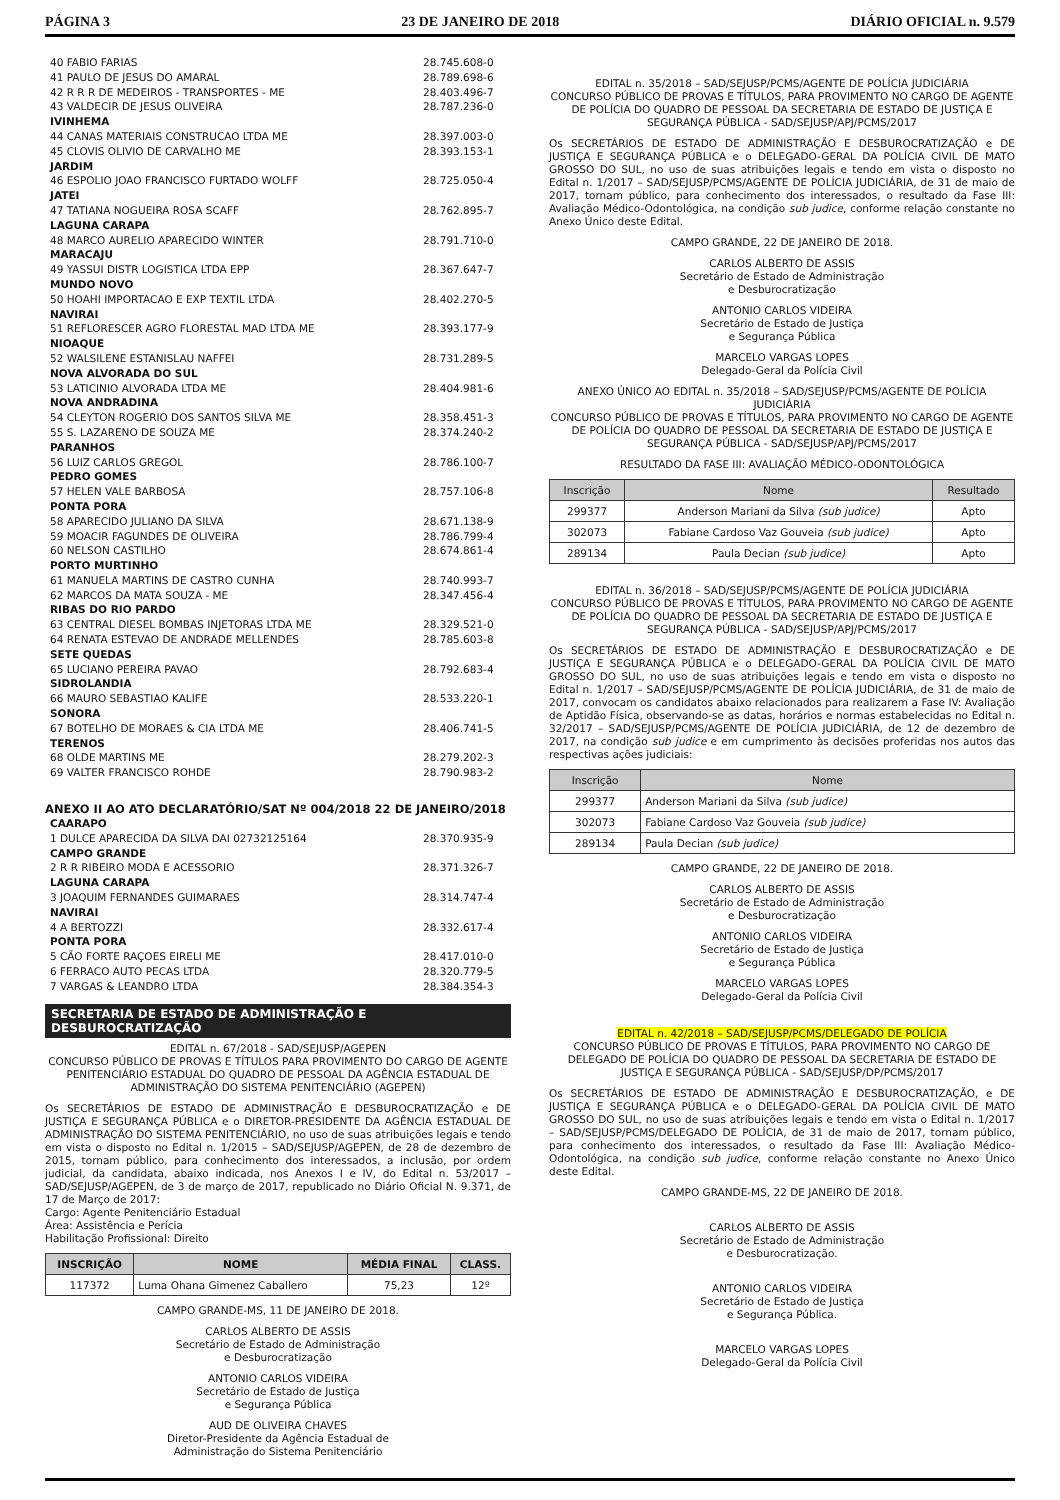PÁGINA 3 23 DE JANEIRO DE 2018 DIÁRIO OFICIAL n. 9.579
40 FABIO FARIAS 28.745.608-0
41 PAULO DE JESUS DO AMARAL 28.789.698-6
42 R R R DE MEDEIROS - TRANSPORTES - ME 28.403.496-7
43 VALDECIR DE JESUS OLIVEIRA 28.787.236-0
IVINHEMA
44 CANAS MATERIAIS CONSTRUCAO LTDA ME 28.397.003-0
45 CLOVIS OLIVIO DE CARVALHO ME 28.393.153-1
JARDIM
46 ESPOLIO JOAO FRANCISCO FURTADO WOLFF 28.725.050-4
JATEI
47 TATIANA NOGUEIRA ROSA SCAFF 28.762.895-7
LAGUNA CARAPA
48 MARCO AURELIO APARECIDO WINTER 28.791.710-0
MARACAJU
49 YASSUI DISTR LOGISTICA LTDA EPP 28.367.647-7
MUNDO NOVO
50 HOAHI IMPORTACAO E EXP TEXTIL LTDA 28.402.270-5
NAVIRAI
51 REFLORESCER AGRO FLORESTAL MAD LTDA ME 28.393.177-9
NIOAQUE
52 WALSILENE ESTANISLAU NAFFEI 28.731.289-5
NOVA ALVORADA DO SUL
53 LATICINIO ALVORADA LTDA ME 28.404.981-6
NOVA ANDRADINA
54 CLEYTON ROGERIO DOS SANTOS SILVA ME 28.358.451-3
55 S. LAZARENO DE SOUZA ME 28.374.240-2
PARANHOS
56 LUIZ CARLOS GREGOL 28.786.100-7
PEDRO GOMES
57 HELEN VALE BARBOSA 28.757.106-8
PONTA PORA
58 APARECIDO JULIANO DA SILVA 28.671.138-9
59 MOACIR FAGUNDES DE OLIVEIRA 28.786.799-4
60 NELSON CASTILHO 28.674.861-4
PORTO MURTINHO
61 MANUELA MARTINS DE CASTRO CUNHA 28.740.993-7
62 MARCOS DA MATA SOUZA - ME 28.347.456-4
RIBAS DO RIO PARDO
63 CENTRAL DIESEL BOMBAS INJETORAS LTDA ME 28.329.521-0
64 RENATA ESTEVAO DE ANDRADE MELLENDES 28.785.603-8
SETE QUEDAS
65 LUCIANO PEREIRA PAVAO 28.792.683-4
SIDROLANDIA
66 MAURO SEBASTIAO KALIFE 28.533.220-1
SONORA
67 BOTELHO DE MORAES & CIA LTDA ME 28.406.741-5
TERENOS
68 OLDE MARTINS ME 28.279.202-3
69 VALTER FRANCISCO ROHDE 28.790.983-2
ANEXO II AO ATO DECLARATÓRIO/SAT Nº 004/2018 22 DE JANEIRO/2018
CAARAPO
1 DULCE APARECIDA DA SILVA DAI 02732125164 28.370.935-9
CAMPO GRANDE
2 R R RIBEIRO MODA E ACESSORIO 28.371.326-7
LAGUNA CARAPA
3 JOAQUIM FERNANDES GUIMARAES 28.314.747-4
NAVIRAI
4 A BERTOZZI 28.332.617-4
PONTA PORA
5 CÃO FORTE RAÇOES EIRELI ME 28.417.010-0
6 FERRACO AUTO PECAS LTDA 28.320.779-5
7 VARGAS & LEANDRO LTDA 28.384.354-3
SECRETARIA DE ESTADO DE ADMINISTRAÇÃO E DESBUROCRATIZAÇÃO
EDITAL n. 67/2018 - SAD/SEJUSP/AGEPEN
CONCURSO PÚBLICO DE PROVAS E TÍTULOS PARA PROVIMENTO DO CARGO DE AGENTE PENITENCIÁRIO ESTADUAL DO QUADRO DE PESSOAL DA AGÊNCIA ESTADUAL DE ADMINISTRAÇÃO DO SISTEMA PENITENCIÁRIO (AGEPEN)
Os SECRETÁRIOS DE ESTADO DE ADMINISTRAÇÃO E DESBUROCRATIZAÇÃO e DE JUSTIÇA E SEGURANÇA PÚBLICA e o DIRETOR-PRESIDENTE DA AGÊNCIA ESTADUAL DE ADMINISTRAÇÃO DO SISTEMA PENITENCIÁRIO, no uso de suas atribuições legais e tendo em vista o disposto no Edital n. 1/2015 – SAD/SEJUSP/AGEPEN, de 28 de dezembro de 2015, tornam público, para conhecimento dos interessados, a inclusão, por ordem judicial, da candidata, abaixo indicada, nos Anexos I e IV, do Edital n. 53/2017 – SAD/SEJUSP/AGEPEN, de 3 de março de 2017, republicado no Diário Oficial N. 9.371, de 17 de Março de 2017:
Cargo: Agente Penitenciário Estadual
Área: Assistência e Perícia
Habilitação Profissional: Direito
| INSCRIÇÃO | NOME | MÉDIA FINAL | CLASS. |
| --- | --- | --- | --- |
| 117372 | Luma Ohana Gimenez Caballero | 75,23 | 12º |
CAMPO GRANDE-MS, 11 DE JANEIRO DE 2018.
CARLOS ALBERTO DE ASSIS
Secretário de Estado de Administração
e Desburocratização
ANTONIO CARLOS VIDEIRA
Secretário de Estado de Justiça
e Segurança Pública
AUD DE OLIVEIRA CHAVES
Diretor-Presidente da Agência Estadual de
Administração do Sistema Penitenciário
EDITAL n. 35/2018 – SAD/SEJUSP/PCMS/AGENTE DE POLÍCIA JUDICIÁRIA
CONCURSO PÚBLICO DE PROVAS E TÍTULOS, PARA PROVIMENTO NO CARGO DE AGENTE DE POLÍCIA DO QUADRO DE PESSOAL DA SECRETARIA DE ESTADO DE JUSTIÇA E SEGURANÇA PÚBLICA - SAD/SEJUSP/APJ/PCMS/2017
Os SECRETÁRIOS DE ESTADO DE ADMINISTRAÇÃO E DESBUROCRATIZAÇÃO e DE JUSTIÇA E SEGURANÇA PÚBLICA e o DELEGADO-GERAL DA POLÍCIA CIVIL DE MATO GROSSO DO SUL, no uso de suas atribuições legais e tendo em vista o disposto no Edital n. 1/2017 – SAD/SEJUSP/PCMS/AGENTE DE POLÍCIA JUDICIÁRIA, de 31 de maio de 2017, tornam público, para conhecimento dos interessados, o resultado da Fase III: Avaliação Médico-Odontológica, na condição sub judice, conforme relação constante no Anexo Único deste Edital.
CAMPO GRANDE, 22 DE JANEIRO DE 2018.
CARLOS ALBERTO DE ASSIS
Secretário de Estado de Administração
e Desburocratização
ANTONIO CARLOS VIDEIRA
Secretário de Estado de Justiça
e Segurança Pública
MARCELO VARGAS LOPES
Delegado-Geral da Polícia Civil
ANEXO ÚNICO AO EDITAL n. 35/2018 – SAD/SEJUSP/PCMS/AGENTE DE POLÍCIA JUDICIÁRIA
CONCURSO PÚBLICO DE PROVAS E TÍTULOS, PARA PROVIMENTO NO CARGO DE AGENTE DE POLÍCIA DO QUADRO DE PESSOAL DA SECRETARIA DE ESTADO DE JUSTIÇA E SEGURANÇA PÚBLICA - SAD/SEJUSP/APJ/PCMS/2017
RESULTADO DA FASE III: AVALIAÇÃO MÉDICO-ODONTOLÓGICA
| Inscrição | Nome | Resultado |
| --- | --- | --- |
| 299377 | Anderson Mariani da Silva (sub judice) | Apto |
| 302073 | Fabiane Cardoso Vaz Gouveia (sub judice) | Apto |
| 289134 | Paula Decian (sub judice) | Apto |
EDITAL n. 36/2018 – SAD/SEJUSP/PCMS/AGENTE DE POLÍCIA JUDICIÁRIA
CONCURSO PÚBLICO DE PROVAS E TÍTULOS, PARA PROVIMENTO NO CARGO DE AGENTE DE POLÍCIA DO QUADRO DE PESSOAL DA SECRETARIA DE ESTADO DE JUSTIÇA E SEGURANÇA PÚBLICA - SAD/SEJUSP/APJ/PCMS/2017
Os SECRETÁRIOS DE ESTADO DE ADMINISTRAÇÃO E DESBUROCRATIZAÇÃO e DE JUSTIÇA E SEGURANÇA PÚBLICA e o DELEGADO-GERAL DA POLÍCIA CIVIL DE MATO GROSSO DO SUL, no uso de suas atribuições legais e tendo em vista o disposto no Edital n. 1/2017 – SAD/SEJUSP/PCMS/AGENTE DE POLÍCIA JUDICIÁRIA, de 31 de maio de 2017, convocam os candidatos abaixo relacionados para realizarem a Fase IV: Avaliação de Aptidão Física, observando-se as datas, horários e normas estabelecidas no Edital n. 32/2017 – SAD/SEJUSP/PCMS/AGENTE DE POLÍCIA JUDICIÁRIA, de 12 de dezembro de 2017, na condição sub judice e em cumprimento às decisões proferidas nos autos das respectivas ações judiciais:
| Inscrição | Nome |
| --- | --- |
| 299377 | Anderson Mariani da Silva (sub judice) |
| 302073 | Fabiane Cardoso Vaz Gouveia (sub judice) |
| 289134 | Paula Decian (sub judice) |
CAMPO GRANDE, 22 DE JANEIRO DE 2018.
CARLOS ALBERTO DE ASSIS
Secretário de Estado de Administração
e Desburocratização
ANTONIO CARLOS VIDEIRA
Secretário de Estado de Justiça
e Segurança Pública
MARCELO VARGAS LOPES
Delegado-Geral da Polícia Civil
EDITAL n. 42/2018 – SAD/SEJUSP/PCMS/DELEGADO DE POLÍCIA
CONCURSO PÚBLICO DE PROVAS E TÍTULOS, PARA PROVIMENTO NO CARGO DE DELEGADO DE POLÍCIA DO QUADRO DE PESSOAL DA SECRETARIA DE ESTADO DE JUSTIÇA E SEGURANÇA PÚBLICA - SAD/SEJUSP/DP/PCMS/2017
Os SECRETÁRIOS DE ESTADO DE ADMINISTRAÇÃO E DESBUROCRATIZAÇÃO, e DE JUSTIÇA E SEGURANÇA PÚBLICA e o DELEGADO-GERAL DA POLÍCIA CIVIL DE MATO GROSSO DO SUL, no uso de suas atribuições legais e tendo em vista o Edital n. 1/2017 – SAD/SEJUSP/PCMS/DELEGADO DE POLÍCIA, de 31 de maio de 2017, tornam público, para conhecimento dos interessados, o resultado da Fase III: Avaliação Médico-Odontológica, na condição sub judice, conforme relação constante no Anexo Único deste Edital.
CAMPO GRANDE-MS, 22 DE JANEIRO DE 2018.
CARLOS ALBERTO DE ASSIS
Secretário de Estado de Administração
e Desburocratização.
ANTONIO CARLOS VIDEIRA
Secretário de Estado de Justiça
e Segurança Pública.
MARCELO VARGAS LOPES
Delegado-Geral da Polícia Civil